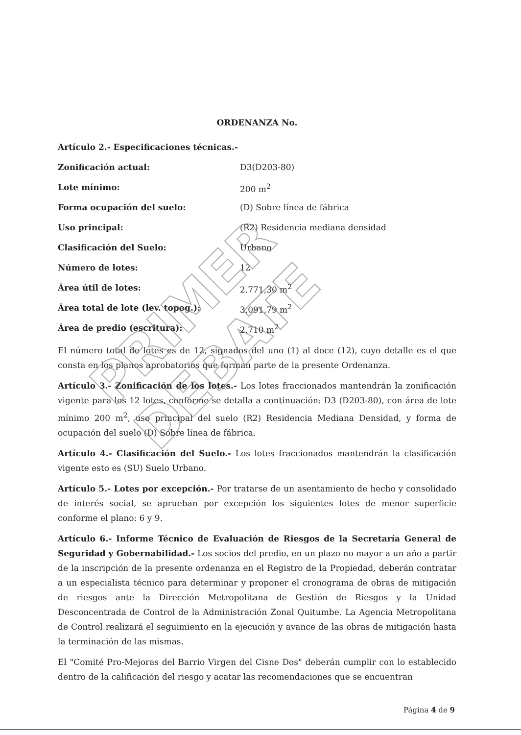ORDENANZA No.
| Artículo 2.- Especificaciones técnicas.- | |
| Zonificación actual: | D3(D203-80) |
| Lote mínimo: | 200 m<sup>2</sup> |
| Forma ocupación del suelo: | (D) Sobre línea de fábrica |
| Uso principal: | (R2) Residencia mediana densidad |
| Clasificación del Suelo: | Urbano |
| Número de lotes: | 12 |
| Área útil de lotes: | 2.771,30 m<sup>2</sup> |
| Área total de lote (lev. topog.): | 3.091,79 m<sup>2</sup> |
| Área de predio (escritura): | 2.710 m<sup>2</sup> |
El número total de lotes es de 12, signados del uno (1) al doce (12), cuyo detalle es el que consta en los planos aprobatorios que forman parte de la presente Ordenanza.
Artículo 3.- Zonificación de los lotes.- Los lotes fraccionados mantendrán la zonificación vigente para los 12 lotes, conforme se detalla a continuación: D3 (D203-80), con área de lote mínimo 200 m<sup>2</sup>, uso principal del suelo (R2) Residencia Mediana Densidad, y forma de ocupación del suelo (D) Sobre línea de fábrica.
Artículo 4.- Clasificación del Suelo.- Los lotes fraccionados mantendrán la clasificación vigente esto es (SU) Suelo Urbano.
Artículo 5.- Lotes por excepción.- Por tratarse de un asentamiento de hecho y consolidado de interés social, se aprueban por excepción los siguientes lotes de menor superficie conforme el plano: 6 y 9.
Artículo 6.- Informe Técnico de Evaluación de Riesgos de la Secretaría General de Seguridad y Gobernabilidad.- Los socios del predio, en un plazo no mayor a un año a partir de la inscripción de la presente ordenanza en el Registro de la Propiedad, deberán contratar a un especialista técnico para determinar y proponer el cronograma de obras de mitigación de riesgos ante la Dirección Metropolitana de Gestión de Riesgos y la Unidad Desconcentrada de Control de la Administración Zonal Quitumbe. La Agencia Metropolitana de Control realizará el seguimiento en la ejecución y avance de las obras de mitigación hasta la terminación de las mismas.
El "Comité Pro-Mejoras del Barrio Virgen del Cisne Dos" deberán cumplir con lo establecido dentro de la calificación del riesgo y acatar las recomendaciones que se encuentran
PRIMER DEBATE
Página 4 de 9